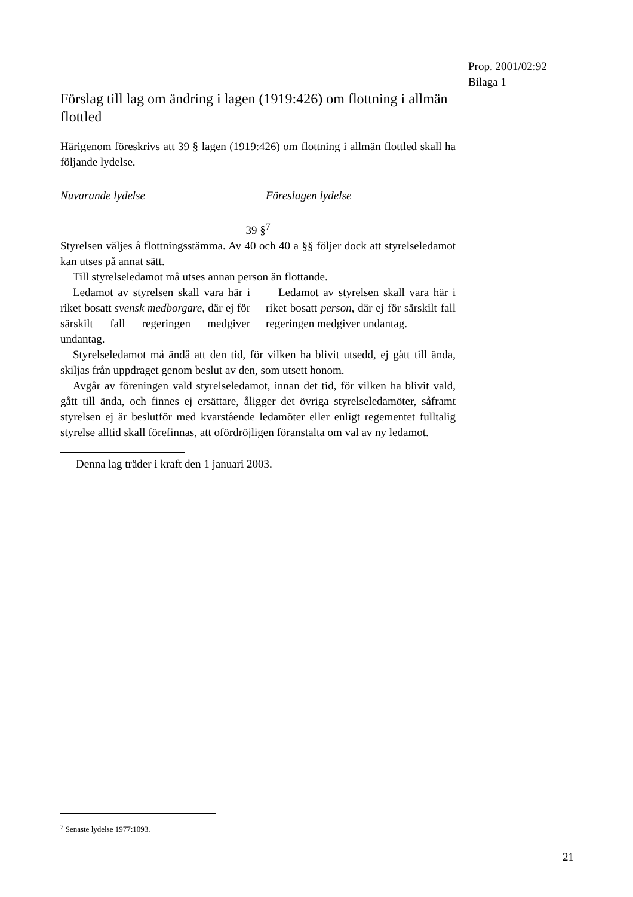Prop. 2001/02:92
Bilaga 1
Förslag till lag om ändring i lagen (1919:426) om flottning i allmän flottled
Härigenom föreskrivs att 39 § lagen (1919:426) om flottning i allmän flottled skall ha följande lydelse.
Nuvarande lydelse Föreslagen lydelse
39 §<sup>7</sup>
Styrelsen väljes å flottningsstämma. Av 40 och 40 a §§ följer dock att styrelseledamot kan utses på annat sätt.
Till styrelseledamot må utses annan person än flottande.
Ledamot av styrelsen skall vara här i riket bosatt svensk medborgare, där ej för särskilt fall regeringen medgiver undantag.
Ledamot av styrelsen skall vara här i riket bosatt person, där ej för särskilt fall regeringen medgiver undantag.
Styrelseledamot må ändå att den tid, för vilken ha blivit utsedd, ej gått till ända, skiljas från uppdraget genom beslut av den, som utsett honom.
Avgår av föreningen vald styrelseledamot, innan det tid, för vilken ha blivit vald, gått till ända, och finnes ej ersättare, åligger det övriga styrelseledamöter, såframt styrelsen ej är beslutför med kvarstående ledamöter eller enligt regementet fulltalig styrelse alltid skall förefinnas, att ofördröjligen föranstalta om val av ny ledamot.
Denna lag träder i kraft den 1 januari 2003.
<sup>7</sup> Senaste lydelse 1977:1093.
21